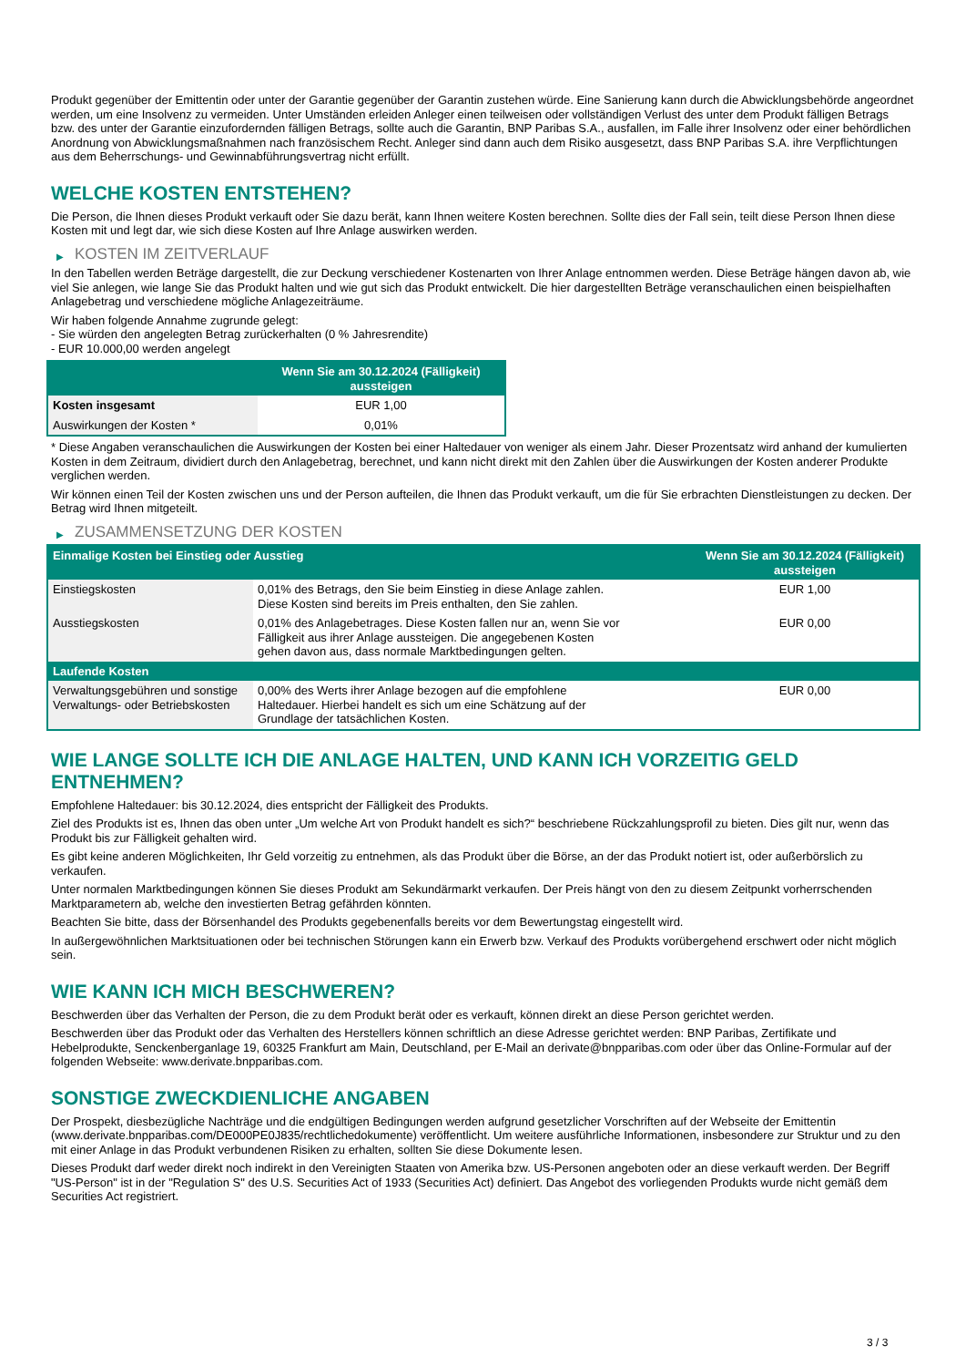Produkt gegenüber der Emittentin oder unter der Garantie gegenüber der Garantin zustehen würde. Eine Sanierung kann durch die Abwicklungsbehörde angeordnet werden, um eine Insolvenz zu vermeiden. Unter Umständen erleiden Anleger einen teilweisen oder vollständigen Verlust des unter dem Produkt fälligen Betrags bzw. des unter der Garantie einzufordernden fälligen Betrags, sollte auch die Garantin, BNP Paribas S.A., ausfallen, im Falle ihrer Insolvenz oder einer behördlichen Anordnung von Abwicklungsmaßnahmen nach französischem Recht. Anleger sind dann auch dem Risiko ausgesetzt, dass BNP Paribas S.A. ihre Verpflichtungen aus dem Beherrschungs- und Gewinnabführungsvertrag nicht erfüllt.
WELCHE KOSTEN ENTSTEHEN?
Die Person, die Ihnen dieses Produkt verkauft oder Sie dazu berät, kann Ihnen weitere Kosten berechnen. Sollte dies der Fall sein, teilt diese Person Ihnen diese Kosten mit und legt dar, wie sich diese Kosten auf Ihre Anlage auswirken werden.
▶ KOSTEN IM ZEITVERLAUF
In den Tabellen werden Beträge dargestellt, die zur Deckung verschiedener Kostenarten von Ihrer Anlage entnommen werden. Diese Beträge hängen davon ab, wie viel Sie anlegen, wie lange Sie das Produkt halten und wie gut sich das Produkt entwickelt. Die hier dargestellten Beträge veranschaulichen einen beispielhaften Anlagebetrag und verschiedene mögliche Anlagezeiträume.
Wir haben folgende Annahme zugrunde gelegt:
- Sie würden den angelegten Betrag zurückerhalten (0 % Jahresrendite)
- EUR 10.000,00 werden angelegt
| | Wenn Sie am 30.12.2024 (Fälligkeit) aussteigen |
| --- | --- |
| Kosten insgesamt | EUR 1,00 |
| Auswirkungen der Kosten * | 0,01% |
* Diese Angaben veranschaulichen die Auswirkungen der Kosten bei einer Haltedauer von weniger als einem Jahr. Dieser Prozentsatz wird anhand der kumulierten Kosten in dem Zeitraum, dividiert durch den Anlagebetrag, berechnet, und kann nicht direkt mit den Zahlen über die Auswirkungen der Kosten anderer Produkte verglichen werden.
Wir können einen Teil der Kosten zwischen uns und der Person aufteilen, die Ihnen das Produkt verkauft, um die für Sie erbrachten Dienstleistungen zu decken. Der Betrag wird Ihnen mitgeteilt.
▶ ZUSAMMENSETZUNG DER KOSTEN
| Einmalige Kosten bei Einstieg oder Ausstieg | | Wenn Sie am 30.12.2024 (Fälligkeit) aussteigen |
| --- | --- | --- |
| Einstiegskosten | 0,01% des Betrags, den Sie beim Einstieg in diese Anlage zahlen. Diese Kosten sind bereits im Preis enthalten, den Sie zahlen. | EUR 1,00 |
| Ausstiegskosten | 0,01% des Anlagebetrages. Diese Kosten fallen nur an, wenn Sie vor Fälligkeit aus ihrer Anlage aussteigen. Die angegebenen Kosten gehen davon aus, dass normale Marktbedingungen gelten. | EUR 0,00 |
| Laufende Kosten | | |
| Verwaltungsgebühren und sonstige Verwaltungs- oder Betriebskosten | 0,00% des Werts ihrer Anlage bezogen auf die empfohlene Haltedauer. Hierbei handelt es sich um eine Schätzung auf der Grundlage der tatsächlichen Kosten. | EUR 0,00 |
WIE LANGE SOLLTE ICH DIE ANLAGE HALTEN, UND KANN ICH VORZEITIG GELD ENTNEHMEN?
Empfohlene Haltedauer: bis 30.12.2024, dies entspricht der Fälligkeit des Produkts.
Ziel des Produkts ist es, Ihnen das oben unter „Um welche Art von Produkt handelt es sich?“ beschriebene Rückzahlungsprofil zu bieten. Dies gilt nur, wenn das Produkt bis zur Fälligkeit gehalten wird.
Es gibt keine anderen Möglichkeiten, Ihr Geld vorzeitig zu entnehmen, als das Produkt über die Börse, an der das Produkt notiert ist, oder außerbörslich zu verkaufen.
Unter normalen Marktbedingungen können Sie dieses Produkt am Sekundärmarkt verkaufen. Der Preis hängt von den zu diesem Zeitpunkt vorherrschenden Marktparametern ab, welche den investierten Betrag gefährden könnten.
Beachten Sie bitte, dass der Börsenhandel des Produkts gegebenenfalls bereits vor dem Bewertungstag eingestellt wird.
In außergewöhnlichen Marktsituationen oder bei technischen Störungen kann ein Erwerb bzw. Verkauf des Produkts vorübergehend erschwert oder nicht möglich sein.
WIE KANN ICH MICH BESCHWEREN?
Beschwerden über das Verhalten der Person, die zu dem Produkt berät oder es verkauft, können direkt an diese Person gerichtet werden.
Beschwerden über das Produkt oder das Verhalten des Herstellers können schriftlich an diese Adresse gerichtet werden: BNP Paribas, Zertifikate und Hebelprodukte, Senckenberganlage 19, 60325 Frankfurt am Main, Deutschland, per E-Mail an derivate@bnpparibas.com oder über das Online-Formular auf der folgenden Webseite: www.derivate.bnpparibas.com.
SONSTIGE ZWECKDIENLICHE ANGABEN
Der Prospekt, diesbezügliche Nachträge und die endgültigen Bedingungen werden aufgrund gesetzlicher Vorschriften auf der Webseite der Emittentin (www.derivate.bnpparibas.com/DE000PE0J835/rechtlichedokumente) veröffentlicht. Um weitere ausführliche Informationen, insbesondere zur Struktur und zu den mit einer Anlage in das Produkt verbundenen Risiken zu erhalten, sollten Sie diese Dokumente lesen.
Dieses Produkt darf weder direkt noch indirekt in den Vereinigten Staaten von Amerika bzw. US-Personen angeboten oder an diese verkauft werden. Der Begriff "US-Person" ist in der "Regulation S" des U.S. Securities Act of 1933 (Securities Act) definiert. Das Angebot des vorliegenden Produkts wurde nicht gemäß dem Securities Act registriert.
3 / 3